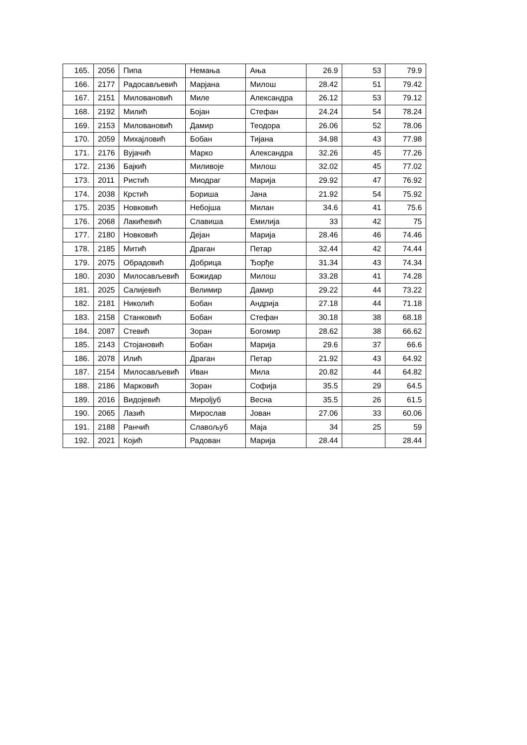| 165. | 2056 | Пипа | Немања | Ања | 26.9 | 53 | 79.9 |
| 166. | 2177 | Радосављевић | Марјана | Милош | 28.42 | 51 | 79.42 |
| 167. | 2151 | Миловановић | Миле | Александра | 26.12 | 53 | 79.12 |
| 168. | 2192 | Милић | Бојан | Стефан | 24.24 | 54 | 78.24 |
| 169. | 2153 | Миловановић | Дамир | Теодора | 26.06 | 52 | 78.06 |
| 170. | 2059 | Михајловић | Бобан | Тијана | 34.98 | 43 | 77.98 |
| 171. | 2176 | Вујачић | Марко | Александра | 32.26 | 45 | 77.26 |
| 172. | 2136 | Бајкић | Миливоје | Милош | 32.02 | 45 | 77.02 |
| 173. | 2011 | Ристић | Миодраг | Марија | 29.92 | 47 | 76.92 |
| 174. | 2038 | Крстић | Бориша | Јана | 21.92 | 54 | 75.92 |
| 175. | 2035 | Новковић | Небојша | Милан | 34.6 | 41 | 75.6 |
| 176. | 2068 | Лакићевић | Славиша | Емилија | 33 | 42 | 75 |
| 177. | 2180 | Новковић | Дејан | Марија | 28.46 | 46 | 74.46 |
| 178. | 2185 | Митић | Драган | Петар | 32.44 | 42 | 74.44 |
| 179. | 2075 | Обрадовић | Добрица | Ђорђе | 31.34 | 43 | 74.34 |
| 180. | 2030 | Милосављевић | Божидар | Милош | 33.28 | 41 | 74.28 |
| 181. | 2025 | Салијевић | Велимир | Дамир | 29.22 | 44 | 73.22 |
| 182. | 2181 | Николић | Бобан | Андрија | 27.18 | 44 | 71.18 |
| 183. | 2158 | Станковић | Бобан | Стефан | 30.18 | 38 | 68.18 |
| 184. | 2087 | Стевић | Зоран | Богомир | 28.62 | 38 | 66.62 |
| 185. | 2143 | Стојановић | Бобан | Марија | 29.6 | 37 | 66.6 |
| 186. | 2078 | Илић | Драган | Петар | 21.92 | 43 | 64.92 |
| 187. | 2154 | Милосављевић | Иван | Мила | 20.82 | 44 | 64.82 |
| 188. | 2186 | Марковић | Зоран | Софија | 35.5 | 29 | 64.5 |
| 189. | 2016 | Видојевић | Мироljуб | Весна | 35.5 | 26 | 61.5 |
| 190. | 2065 | Лазић | Мирослав | Јован | 27.06 | 33 | 60.06 |
| 191. | 2188 | Ранчић | Славољуб | Маја | 34 | 25 | 59 |
| 192. | 2021 | Којић | Радован | Марија | 28.44 | | 28.44 |